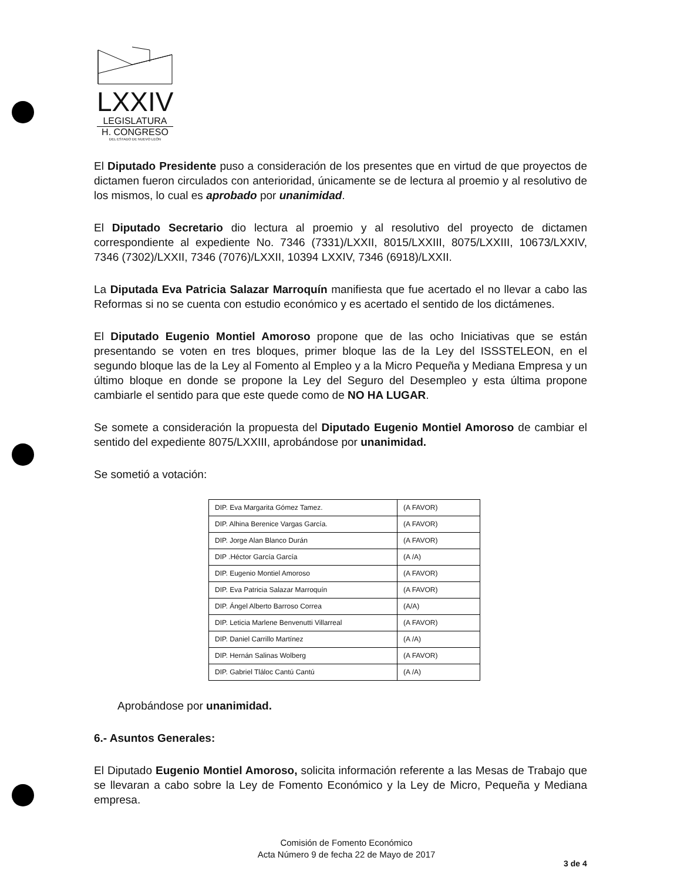LXXIV
LEGISLATURA
H. CONGRESO
DEL ESTADO DE NUEVO LEÓN
El Diputado Presidente puso a consideración de los presentes que en virtud de que proyectos de dictamen fueron circulados con anterioridad, únicamente se de lectura al proemio y al resolutivo de los mismos, lo cual es aprobado por unanimidad.
El Diputado Secretario dio lectura al proemio y al resolutivo del proyecto de dictamen correspondiente al expediente No. 7346 (7331)/LXXII, 8015/LXXIII, 8075/LXXIII, 10673/LXXIV, 7346 (7302)/LXXII, 7346 (7076)/LXXII, 10394 LXXIV, 7346 (6918)/LXXII.
La Diputada Eva Patricia Salazar Marroquín manifiesta que fue acertado el no llevar a cabo las Reformas si no se cuenta con estudio económico y es acertado el sentido de los dictámenes.
El Diputado Eugenio Montiel Amoroso propone que de las ocho Iniciativas que se están presentando se voten en tres bloques, primer bloque las de la Ley del ISSSTELEON, en el segundo bloque las de la Ley al Fomento al Empleo y a la Micro Pequeña y Mediana Empresa y un último bloque en donde se propone la Ley del Seguro del Desempleo y esta última propone cambiarle el sentido para que este quede como de NO HA LUGAR.
Se somete a consideración la propuesta del Diputado Eugenio Montiel Amoroso de cambiar el sentido del expediente 8075/LXXIII, aprobándose por unanimidad.
Se sometió a votación:
| DIP. Eva Margarita Gómez Tamez. | (A FAVOR) |
| DIP. Alhina Berenice Vargas García. | (A FAVOR) |
| DIP. Jorge Alan Blanco Durán | (A FAVOR) |
| DIP .Héctor García García | (A /A) |
| DIP. Eugenio Montiel Amoroso | (A FAVOR) |
| DIP. Eva Patricia Salazar Marroquín | (A FAVOR) |
| DIP. Ángel Alberto Barroso Correa | (A/A) |
| DIP. Leticia Marlene Benvenutti Villarreal | (A FAVOR) |
| DIP. Daniel Carrillo Martínez | (A /A) |
| DIP. Hernán Salinas Wolberg | (A FAVOR) |
| DIP. Gabriel Tláloc Cantú Cantú | (A /A) |
Aprobándose por unanimidad.
6.- Asuntos Generales:
El Diputado Eugenio Montiel Amoroso, solicita información referente a las Mesas de Trabajo que se llevaran a cabo sobre la Ley de Fomento Económico y la Ley de Micro, Pequeña y Mediana empresa.
Comisión de Fomento Económico
Acta Número 9 de fecha 22 de Mayo de 2017
3 de 4